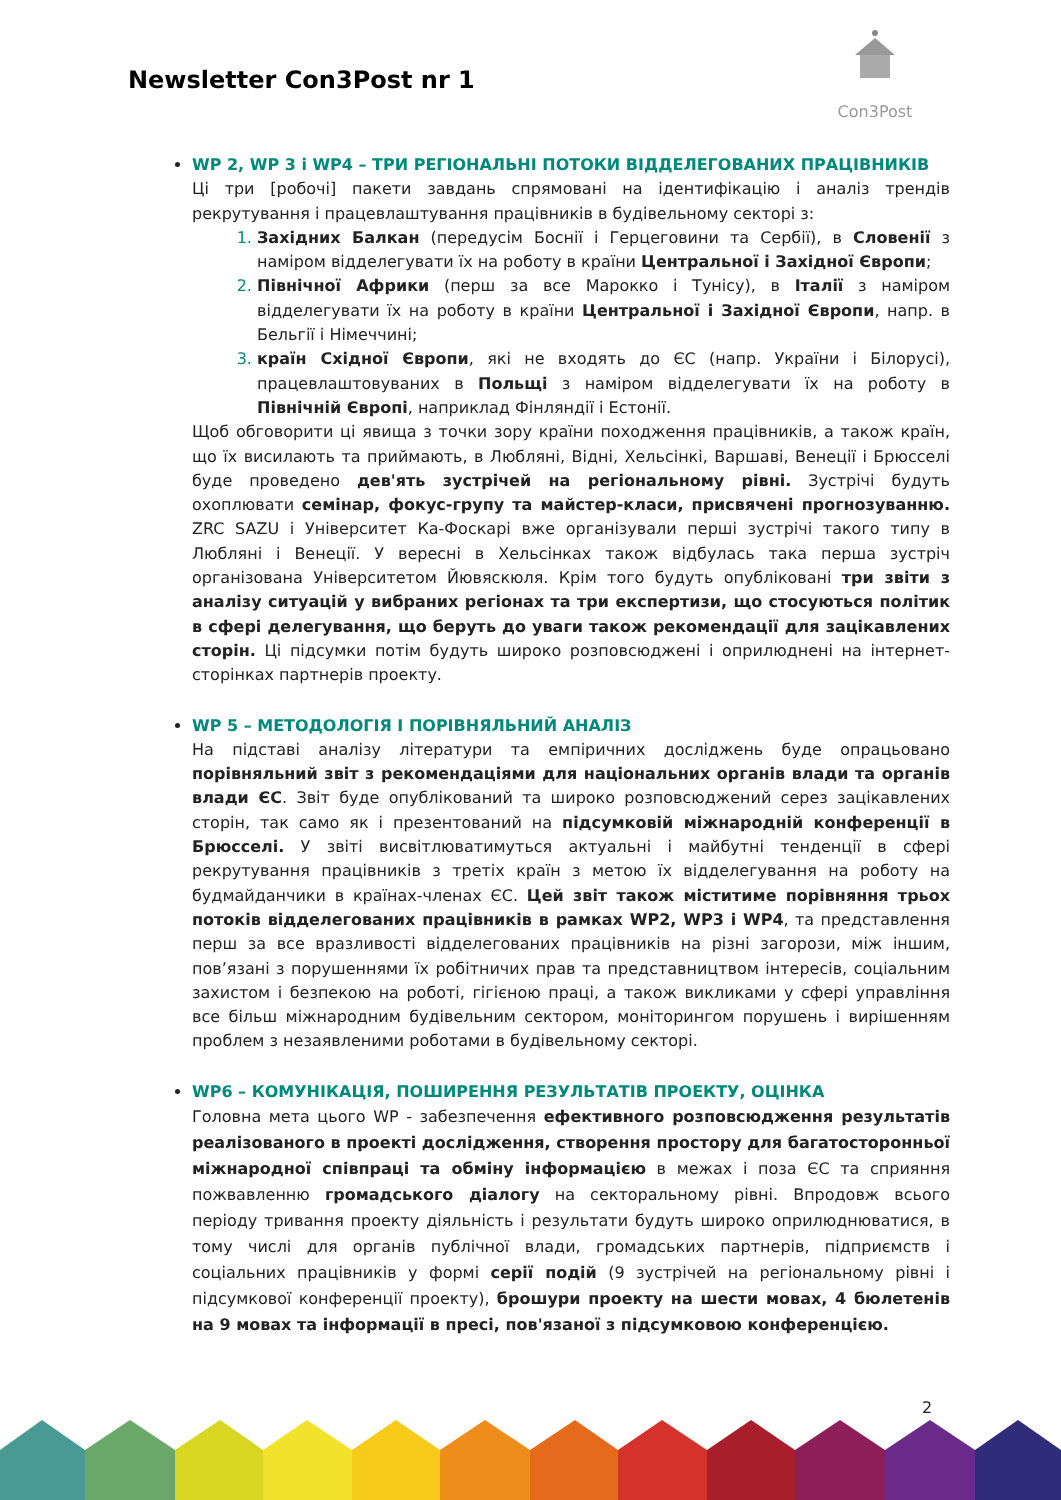Newsletter Con3Post nr 1
Con3Post
WP 2, WP 3 і WP4 – ТРИ РЕГІОНАЛЬНІ ПОТОКИ ВІДДЕЛЕГОВАНИХ ПРАЦІВНИКІВ
Ці три [робочі] пакети завдань спрямовані на ідентифікацію і аналіз трендів рекрутування і працевлаштування працівників в будівельному секторі з:
Західних Балкан (передусім Боснії і Герцеговини та Сербії), в Словенії з наміром відделегувати їх на роботу в країни Центральної і Західної Європи;
Північної Африки (перш за все Марокко і Тунісу), в Італії з наміром відделегувати їх на роботу в країни Центральної і Західної Європи, напр. в Бельгії і Німеччині;
країн Східної Європи, які не входять до ЄС (напр. України і Білорусі), працевлаштовуваних в Польщі з наміром відделегувати їх на роботу в Північній Європі, наприклад Фінляндії і Естонії.
Щоб обговорити ці явища з точки зору країни походження працівників, а також країн, що їх висилають та приймають, в Любляні, Відні, Хельсінкі, Варшаві, Венеції і Брюсселі буде проведено дев'ять зустрічей на регіональному рівні. Зустрічі будуть охоплювати семінар, фокус-групу та майстер-класи, присвячені прогнозуванню. ZRC SAZU і Університет Ка-Фоскарі вже організували перші зустрічі такого типу в Любляні і Венеції. У вересні в Хельсінках також відбулась така перша зустріч організована Університетом Йювяскюля. Крім того будуть опубліковані три звіти з аналізу ситуацій у вибраних регіонах та три експертизи, що стосуються політик в сфері делегування, що беруть до уваги також рекомендації для зацікавлених сторін. Ці підсумки потім будуть широко розповсюджені і оприлюднені на інтернет-сторінках партнерів проекту.
WP 5 – МЕТОДОЛОГІЯ І ПОРІВНЯЛЬНИЙ АНАЛІЗ
На підставі аналізу літератури та емпіричних досліджень буде опрацьовано порівняльний звіт з рекомендаціями для національних органів влади та органів влади ЄС. Звіт буде опублікований та широко розповсюджений серез зацікавлених сторін, так само як і презентований на підсумковій міжнародній конференції в Брюсселі. У звіті висвітлюватимуться актуальні і майбутні тенденції в сфері рекрутування працівників з третіх країн з метою їх відделегування на роботу на будмайданчики в країнах-членах ЄС. Цей звіт також міститиме порівняння трьох потоків відделегованих працівників в рамках WP2, WP3 і WP4, та представлення перш за все вразливості відделегованих працівників на різні загорози, між іншим, пов’язані з порушеннями їх робітничих прав та представництвом інтересів, соціальним захистом і безпекою на роботі, гігієною праці, а також викликами у сфері управління все більш міжнародним будівельним сектором, моніторингом порушень і вирішенням проблем з незаявленими роботами в будівельному секторі.
WP6 – КОМУНІКАЦІЯ, ПОШИРЕННЯ РЕЗУЛЬТАТІВ ПРОЕКТУ, ОЦІНКА
Головна мета цього WP - забезпечення ефективного розповсюдження результатів реалізованого в проекті дослідження, створення простору для багатосторонньої міжнародної співпраці та обміну інформацією в межах і поза ЄС та сприяння пожвавленню громадського діалогу на секторальному рівні. Впродовж всього періоду тривання проекту діяльність і результати будуть широко оприлюднюватися, в тому числі для органів публічної влади, громадських партнерів, підприємств і соціальних працівників у формі серії подій (9 зустрічей на регіональному рівні і підсумкової конференції проекту), брошури проекту на шести мовах, 4 бюлетенів на 9 мовах та інформації в пресі, пов'язаної з підсумковою конференцією.
2